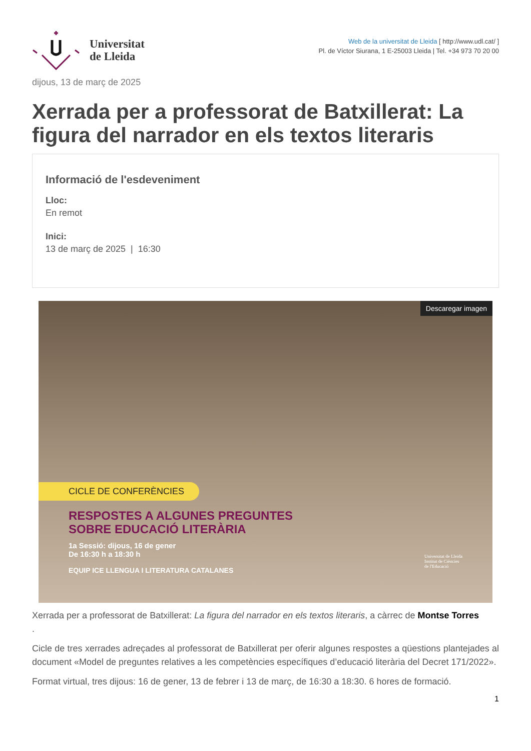Universitat
de Lleida
Web de la universitat de Lleida [ http://www.udl.cat/ ]
Pl. de Víctor Siurana, 1 E-25003 Lleida | Tel. +34 973 70 20 00
dijous, 13 de març de 2025
Xerrada per a professorat de Batxillerat: La figura del narrador en els textos literaris
Informació de l'esdeveniment
Lloc:
En remot
Inici:
13 de març de 2025 | 16:30
Descaregar imagen
CICLE DE CONFERÈNCIES
RESPOSTES A ALGUNES PREGUNTES
SOBRE EDUCACIÓ LITERÀRIA
1a Sessió: dijous, 16 de gener
De 16:30 h a 18:30 h
EQUIP ICE LLENGUA I LITERATURA CATALANES
Universitat de Lleida
Institut de Ciències
de l'Educació
Xerrada per a professorat de Batxillerat: La figura del narrador en els textos literaris, a càrrec de Montse Torres
.
Cicle de tres xerrades adreçades al professorat de Batxillerat per oferir algunes respostes a qüestions plantejades al document «Model de preguntes relatives a les competències específiques d’educació literària del Decret 171/2022».
Format virtual, tres dijous: 16 de gener, 13 de febrer i 13 de març, de 16:30 a 18:30. 6 hores de formació.
1